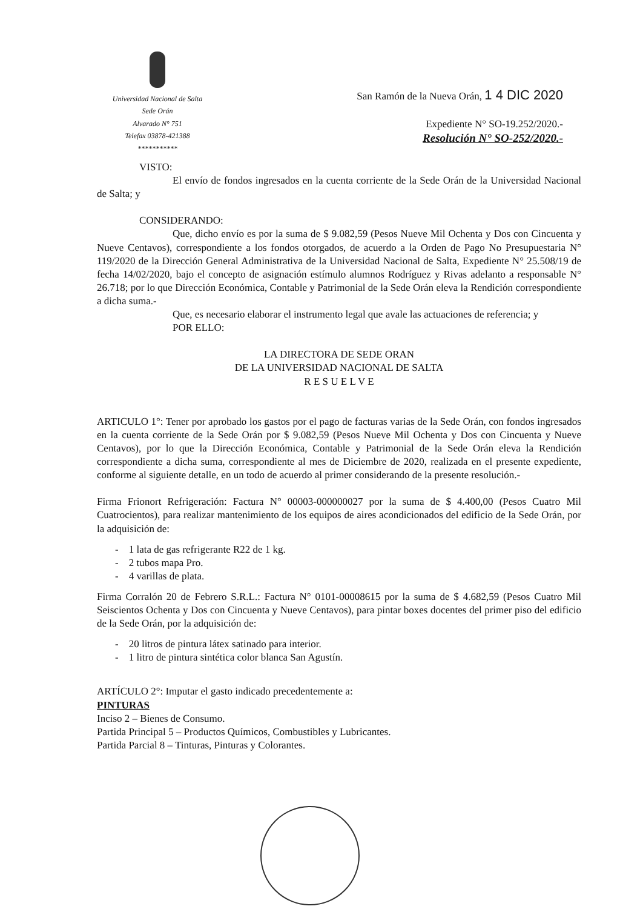Universidad Nacional de Salta
Sede Orán
Alvarado N° 751
Telefax 03878-421388
***********
San Ramón de la Nueva Orán, 1 4 DIC 2020
Expediente N° SO-19.252/2020.-
Resolución N° SO-252/2020.-
VISTO:
El envío de fondos ingresados en la cuenta corriente de la Sede Orán de la Universidad Nacional de Salta; y
CONSIDERANDO:
Que, dicho envío es por la suma de $ 9.082,59 (Pesos Nueve Mil Ochenta y Dos con Cincuenta y Nueve Centavos), correspondiente a los fondos otorgados, de acuerdo a la Orden de Pago No Presupuestaria N° 119/2020 de la Dirección General Administrativa de la Universidad Nacional de Salta, Expediente N° 25.508/19 de fecha 14/02/2020, bajo el concepto de asignación estímulo alumnos Rodríguez y Rivas adelanto a responsable N° 26.718; por lo que Dirección Económica, Contable y Patrimonial de la Sede Orán eleva la Rendición correspondiente a dicha suma.-
Que, es necesario elaborar el instrumento legal que avale las actuaciones de referencia; y
POR ELLO:
LA DIRECTORA DE SEDE ORAN
DE LA UNIVERSIDAD NACIONAL DE SALTA
R E S U E L V E
ARTICULO 1°: Tener por aprobado los gastos por el pago de facturas varias de la Sede Orán, con fondos ingresados en la cuenta corriente de la Sede Orán por $ 9.082,59 (Pesos Nueve Mil Ochenta y Dos con Cincuenta y Nueve Centavos), por lo que la Dirección Económica, Contable y Patrimonial de la Sede Orán eleva la Rendición correspondiente a dicha suma, correspondiente al mes de Diciembre de 2020, realizada en el presente expediente, conforme al siguiente detalle, en un todo de acuerdo al primer considerando de la presente resolución.-
Firma Frionort Refrigeración: Factura N° 00003-000000027 por la suma de $ 4.400,00 (Pesos Cuatro Mil Cuatrocientos), para realizar mantenimiento de los equipos de aires acondicionados del edificio de la Sede Orán, por la adquisición de:
- 1 lata de gas refrigerante R22 de 1 kg.
- 2 tubos mapa Pro.
- 4 varillas de plata.
Firma Corralón 20 de Febrero S.R.L.: Factura N° 0101-00008615 por la suma de $ 4.682,59 (Pesos Cuatro Mil Seiscientos Ochenta y Dos con Cincuenta y Nueve Centavos), para pintar boxes docentes del primer piso del edificio de la Sede Orán, por la adquisición de:
- 20 litros de pintura látex satinado para interior.
- 1 litro de pintura sintética color blanca San Agustín.
ARTÍCULO 2°: Imputar el gasto indicado precedentemente a:
PINTURAS
Inciso 2 – Bienes de Consumo.
Partida Principal 5 – Productos Químicos, Combustibles y Lubricantes.
Partida Parcial 8 – Tinturas, Pinturas y Colorantes.